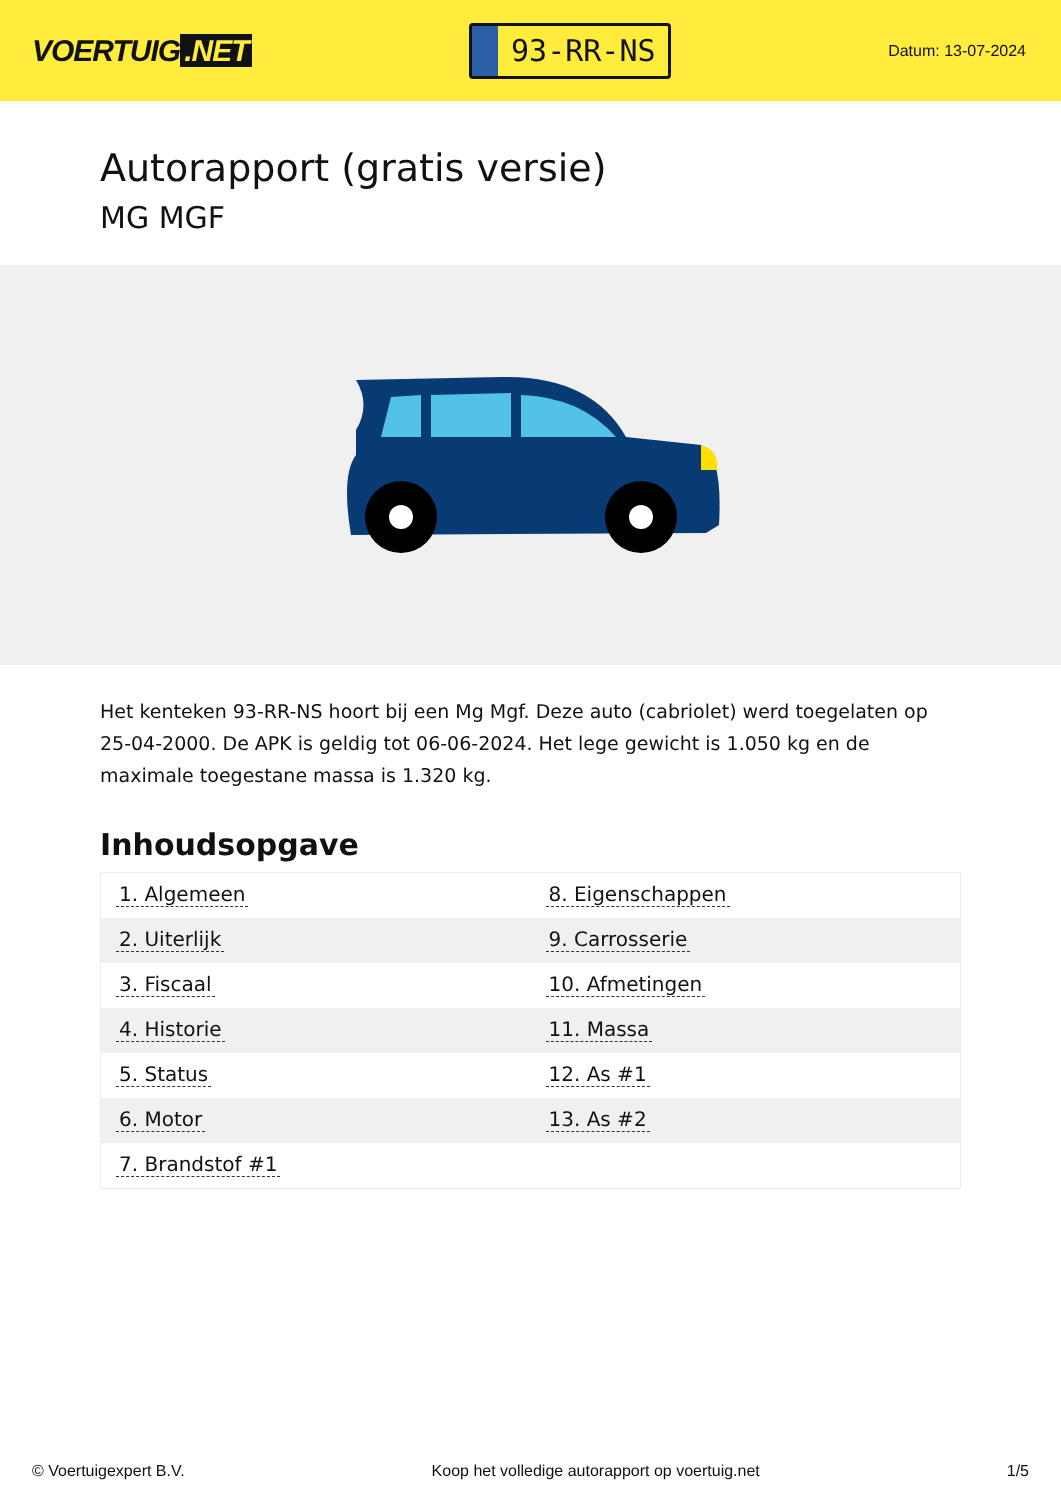VOERTUIG.NET
93-RR-NS
Datum: 13-07-2024
Autorapport (gratis versie)
MG MGF
Het kenteken 93-RR-NS hoort bij een Mg Mgf. Deze auto (cabriolet) werd toegelaten op 25-04-2000. De APK is geldig tot 06-06-2024. Het lege gewicht is 1.050 kg en de maximale toegestane massa is 1.320 kg.
Inhoudsopgave
| 1. Algemeen | 8. Eigenschappen |
| 2. Uiterlijk | 9. Carrosserie |
| 3. Fiscaal | 10. Afmetingen |
| 4. Historie | 11. Massa |
| 5. Status | 12. As #1 |
| 6. Motor | 13. As #2 |
| 7. Brandstof #1 | |
© Voertuigexpert B.V. Koop het volledige autorapport op voertuig.net 1/5